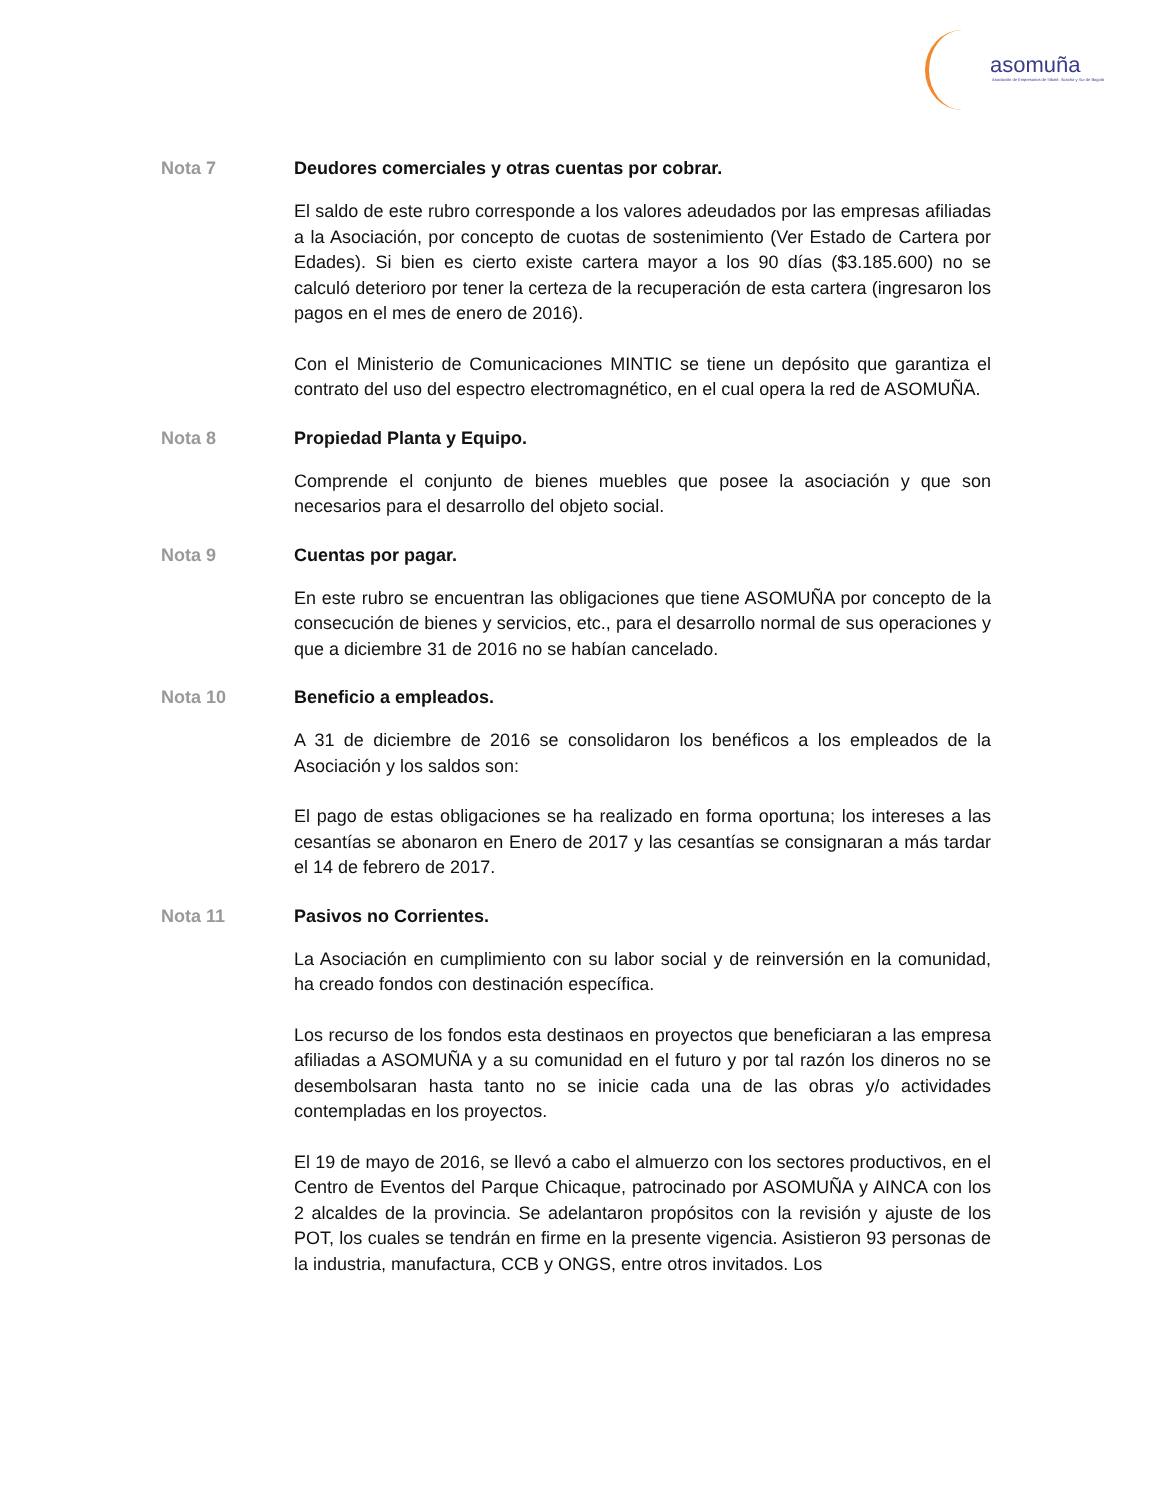asomuña
Asociación de Empresarios de Sibaté, Soacha y Sur de Bogotá
Nota 7 Deudores comerciales y otras cuentas por cobrar.
El saldo de este rubro corresponde a los valores adeudados por las empresas afiliadas a la Asociación, por concepto de cuotas de sostenimiento (Ver Estado de Cartera por Edades). Si bien es cierto existe cartera mayor a los 90 días ($3.185.600) no se calculó deterioro por tener la certeza de la recuperación de esta cartera (ingresaron los pagos en el mes de enero de 2016).
Con el Ministerio de Comunicaciones MINTIC se tiene un depósito que garantiza el contrato del uso del espectro electromagnético, en el cual opera la red de ASOMUÑA.
Nota 8 Propiedad Planta y Equipo.
Comprende el conjunto de bienes muebles que posee la asociación y que son necesarios para el desarrollo del objeto social.
Nota 9 Cuentas por pagar.
En este rubro se encuentran las obligaciones que tiene ASOMUÑA por concepto de la consecución de bienes y servicios, etc., para el desarrollo normal de sus operaciones y que a diciembre 31 de 2016 no se habían cancelado.
Nota 10 Beneficio a empleados.
A 31 de diciembre de 2016 se consolidaron los benéficos a los empleados de la Asociación y los saldos son:
El pago de estas obligaciones se ha realizado en forma oportuna; los intereses a las cesantías se abonaron en Enero de 2017 y las cesantías se consignaran a más tardar el 14 de febrero de 2017.
Nota 11 Pasivos no Corrientes.
La Asociación en cumplimiento con su labor social y de reinversión en la comunidad, ha creado fondos con destinación específica.
Los recurso de los fondos esta destinaos en proyectos que beneficiaran a las empresa afiliadas a ASOMUÑA y a su comunidad en el futuro y por tal razón los dineros no se desembolsaran hasta tanto no se inicie cada una de las obras y/o actividades contempladas en los proyectos.
El 19 de mayo de 2016, se llevó a cabo el almuerzo con los sectores productivos, en el Centro de Eventos del Parque Chicaque, patrocinado por ASOMUÑA y AINCA con los 2 alcaldes de la provincia. Se adelantaron propósitos con la revisión y ajuste de los POT, los cuales se tendrán en firme en la presente vigencia. Asistieron 93 personas de la industria, manufactura, CCB y ONGS, entre otros invitados. Los